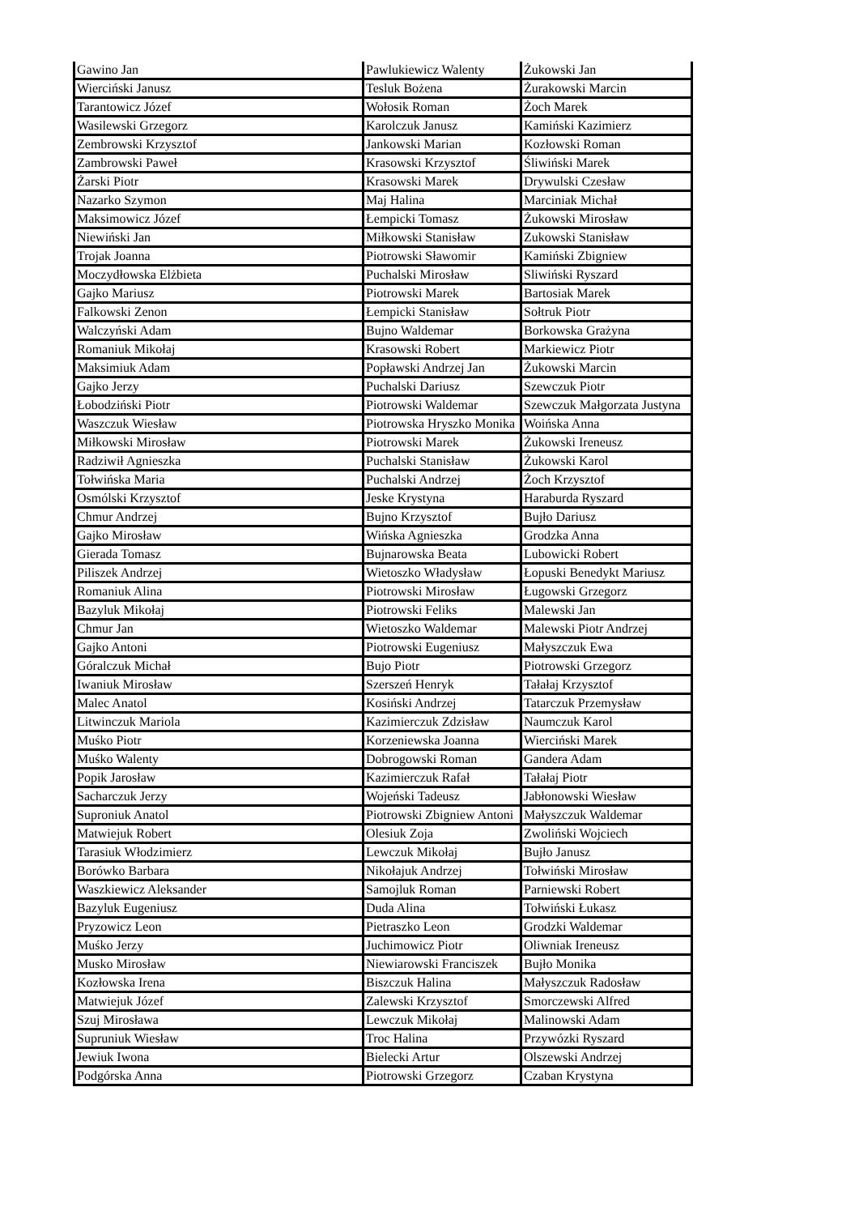| Gawino Jan | Pawlukiewicz Walenty | Żukowski Jan |
| Wierciński Janusz | Tesluk Bożena | Żurakowski Marcin |
| Tarantowicz Józef | Wołosik Roman | Żoch Marek |
| Wasilewski Grzegorz | Karolczuk Janusz | Kamiński Kazimierz |
| Zembrowski Krzysztof | Jankowski Marian | Kozłowski Roman |
| Zambrowski Paweł | Krasowski Krzysztof | Śliwiński Marek |
| Żarski Piotr | Krasowski Marek | Drywulski Czesław |
| Nazarko Szymon | Maj Halina | Marciniak Michał |
| Maksimowicz Józef | Łempicki Tomasz | Żukowski Mirosław |
| Niewiński Jan | Miłkowski Stanisław | Zukowski Stanisław |
| Trojak Joanna | Piotrowski Sławomir | Kamiński Zbigniew |
| Moczydłowska Elżbieta | Puchalski Mirosław | Sliwiński Ryszard |
| Gajko Mariusz | Piotrowski Marek | Bartosiak Marek |
| Falkowski Zenon | Łempicki Stanisław | Sołtruk Piotr |
| Walczyński Adam | Bujno Waldemar | Borkowska Grażyna |
| Romaniuk Mikołaj | Krasowski Robert | Markiewicz Piotr |
| Maksimiuk Adam | Popławski Andrzej Jan | Żukowski Marcin |
| Gajko Jerzy | Puchalski Dariusz | Szewczuk Piotr |
| Łobodziński Piotr | Piotrowski Waldemar | Szewczuk Małgorzata Justyna |
| Waszczuk Wiesław | Piotrowska Hryszko Monika | Woińska Anna |
| Miłkowski Mirosław | Piotrowski Marek | Żukowski Ireneusz |
| Radziwił Agnieszka | Puchalski Stanisław | Żukowski Karol |
| Tołwińska Maria | Puchalski Andrzej | Żoch Krzysztof |
| Osmólski Krzysztof | Jeske Krystyna | Haraburda Ryszard |
| Chmur Andrzej | Bujno Krzysztof | Bujło Dariusz |
| Gajko Mirosław | Wińska Agnieszka | Grodzka Anna |
| Gierada Tomasz | Bujnarowska Beata | Lubowicki Robert |
| Piliszek Andrzej | Wietoszko Władysław | Łopuski Benedykt Mariusz |
| Romaniuk Alina | Piotrowski Mirosław | Ługowski Grzegorz |
| Bazyluk Mikołaj | Piotrowski Feliks | Malewski Jan |
| Chmur Jan | Wietoszko Waldemar | Malewski Piotr Andrzej |
| Gajko Antoni | Piotrowski Eugeniusz | Małyszczuk Ewa |
| Góralczuk Michał | Bujo Piotr | Piotrowski Grzegorz |
| Iwaniuk Mirosław | Szerszeń Henryk | Tałałaj Krzysztof |
| Malec Anatol | Kosiński Andrzej | Tatarczuk Przemysław |
| Litwinczuk Mariola | Kazimierczuk Zdzisław | Naumczuk Karol |
| Muśko Piotr | Korzeniewska Joanna | Wierciński Marek |
| Muśko Walenty | Dobrogowski Roman | Gandera Adam |
| Popik Jarosław | Kazimierczuk Rafał | Tałałaj Piotr |
| Sacharczuk Jerzy | Wojeński Tadeusz | Jabłonowski Wiesław |
| Suproniuk Anatol | Piotrowski Zbigniew Antoni | Małyszczuk Waldemar |
| Matwiejuk Robert | Olesiuk Zoja | Zwoliński Wojciech |
| Tarasiuk Włodzimierz | Lewczuk Mikołaj | Bujło Janusz |
| Borówko Barbara | Nikołajuk Andrzej | Tołwiński Mirosław |
| Waszkiewicz Aleksander | Samojluk Roman | Parniewski Robert |
| Bazyluk Eugeniusz | Duda Alina | Tołwiński Łukasz |
| Pryzowicz Leon | Pietraszko Leon | Grodzki Waldemar |
| Muśko Jerzy | Juchimowicz Piotr | Oliwniak Ireneusz |
| Musko Mirosław | Niewiarowski Franciszek | Bujło Monika |
| Kozłowska Irena | Biszczuk Halina | Małyszczuk Radosław |
| Matwiejuk Józef | Zalewski Krzysztof | Smorczewski Alfred |
| Szuj Mirosława | Lewczuk Mikołaj | Malinowski Adam |
| Supruniuk Wiesław | Troc Halina | Przywózki Ryszard |
| Jewiuk Iwona | Bielecki Artur | Olszewski Andrzej |
| Podgórska Anna | Piotrowski Grzegorz | Czaban Krystyna |